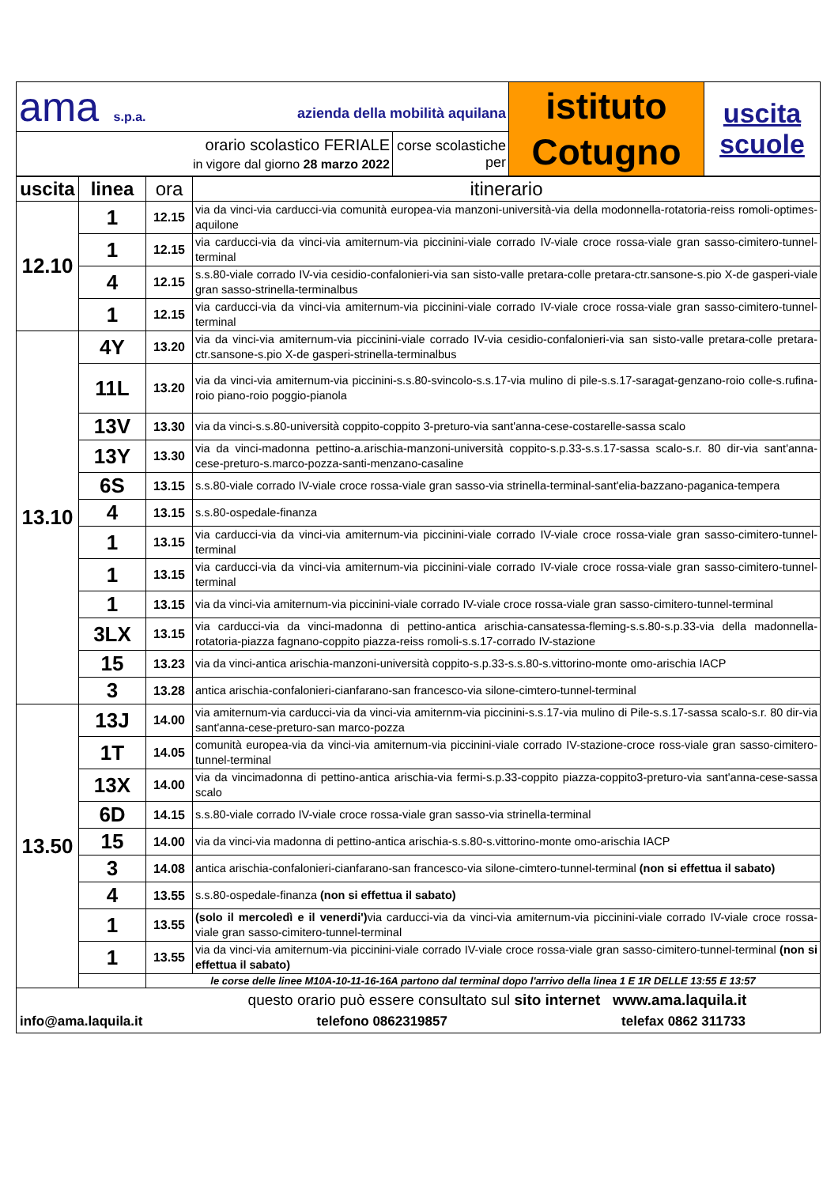| ama s.p.a. azienda della mobilità aquilana | | istituto Cotugno | uscita scuole |
| orario scolastico FERIALE in vigore dal giorno 28 marzo 2022 | corse scolastiche per | | |
| uscita | linea | ora | itinerario |
| --- | --- | --- | --- |
| 12.10 | 1 | 12.15 | via da vinci-via carducci-via comunità europea-via manzoni-università-via della modonnella-rotatoria-reiss romoli-optimes-aquilone |
| | 1 | 12.15 | via carducci-via da vinci-via amiternum-via piccinini-viale corrado IV-viale croce rossa-viale gran sasso-cimitero-tunnel-terminal |
| | 4 | 12.15 | s.s.80-viale corrado IV-via cesidio-confalonieri-via san sisto-valle pretara-colle pretara-ctr.sansone-s.pio X-de gasperi-viale gran sasso-strinella-terminalbus |
| | 1 | 12.15 | via carducci-via da vinci-via amiternum-via piccinini-viale corrado IV-viale croce rossa-viale gran sasso-cimitero-tunnel-terminal |
| 13.10 | 4Y | 13.20 | via da vinci-via amiternum-via piccinini-viale corrado IV-via cesidio-confalonieri-via san sisto-valle pretara-colle pretara-ctr.sansone-s.pio X-de gasperi-strinella-terminalbus |
| | 11L | 13.20 | via da vinci-via amiternum-via piccinini-s.s.80-svincolo-s.s.17-via mulino di pile-s.s.17-saragat-genzano-roio colle-s.rufina-roio piano-roio poggio-pianola |
| | 13V | 13.30 | via da vinci-s.s.80-università coppito-coppito 3-preturo-via sant'anna-cese-costarelle-sassa scalo |
| | 13Y | 13.30 | via da vinci-madonna pettino-a.arischia-manzoni-università coppito-s.p.33-s.s.17-sassa scalo-s.r. 80 dir-via sant'anna-cese-preturo-s.marco-pozza-santi-menzano-casaline |
| | 6S | 13.15 | s.s.80-viale corrado IV-viale croce rossa-viale gran sasso-via strinella-terminal-sant'elia-bazzano-paganica-tempera |
| | 4 | 13.15 | s.s.80-ospedale-finanza |
| | 1 | 13.15 | via carducci-via da vinci-via amiternum-via piccinini-viale corrado IV-viale croce rossa-viale gran sasso-cimitero-tunnel-terminal |
| | 1 | 13.15 | via carducci-via da vinci-via amiternum-via piccinini-viale corrado IV-viale croce rossa-viale gran sasso-cimitero-tunnel-terminal |
| | 1 | 13.15 | via da vinci-via amiternum-via piccinini-viale corrado IV-viale croce rossa-viale gran sasso-cimitero-tunnel-terminal |
| | 3LX | 13.15 | via carducci-via da vinci-madonna di pettino-antica arischia-cansatessa-fleming-s.s.80-s.p.33-via della madonnella-rotatoria-piazza fagnano-coppito piazza-reiss romoli-s.s.17-corrado IV-stazione |
| | 15 | 13.23 | via da vinci-antica arischia-manzoni-università coppito-s.p.33-s.s.80-s.vittorino-monte omo-arischia IACP |
| | 3 | 13.28 | antica arischia-confalonieri-cianfarano-san francesco-via silone-cimtero-tunnel-terminal |
| 13.50 | 13J | 14.00 | via amiternum-via carducci-via da vinci-via amiternm-via piccinini-s.s.17-via mulino di Pile-s.s.17-sassa scalo-s.r. 80 dir-via sant'anna-cese-preturo-san marco-pozza |
| | 1T | 14.05 | comunità europea-via da vinci-via amiternum-via piccinini-viale corrado IV-stazione-croce ross-viale gran sasso-cimitero-tunnel-terminal |
| | 13X | 14.00 | via da vincimadonna di pettino-antica arischia-via fermi-s.p.33-coppito piazza-coppito3-preturo-via sant'anna-cese-sassa scalo |
| | 6D | 14.15 | s.s.80-viale corrado IV-viale croce rossa-viale gran sasso-via strinella-terminal |
| | 15 | 14.00 | via da vinci-via madonna di pettino-antica arischia-s.s.80-s.vittorino-monte omo-arischia IACP |
| | 3 | 14.08 | antica arischia-confalonieri-cianfarano-san francesco-via silone-cimtero-tunnel-terminal (non si effettua il sabato) |
| | 4 | 13.55 | s.s.80-ospedale-finanza (non si effettua il sabato) |
| | 1 | 13.55 | (solo il mercoledì e il venerdi') via carducci-via da vinci-via amiternum-via piccinini-viale corrado IV-viale croce rossa-viale gran sasso-cimitero-tunnel-terminal |
| | 1 | 13.55 | via da vinci-via amiternum-via piccinini-viale corrado IV-viale croce rossa-viale gran sasso-cimitero-tunnel-terminal (non si effettua il sabato) |
| | | le corse delle linee M10A-10-11-16-16A partono dal terminal dopo l'arrivo della linea 1 E 1R DELLE 13:55 E 13:57 | |
| questo orario può essere consultato sul sito internet www.ama.laquila.it info@ama.laquila.it telefono 0862319857 telefax 0862 311733 | | | |